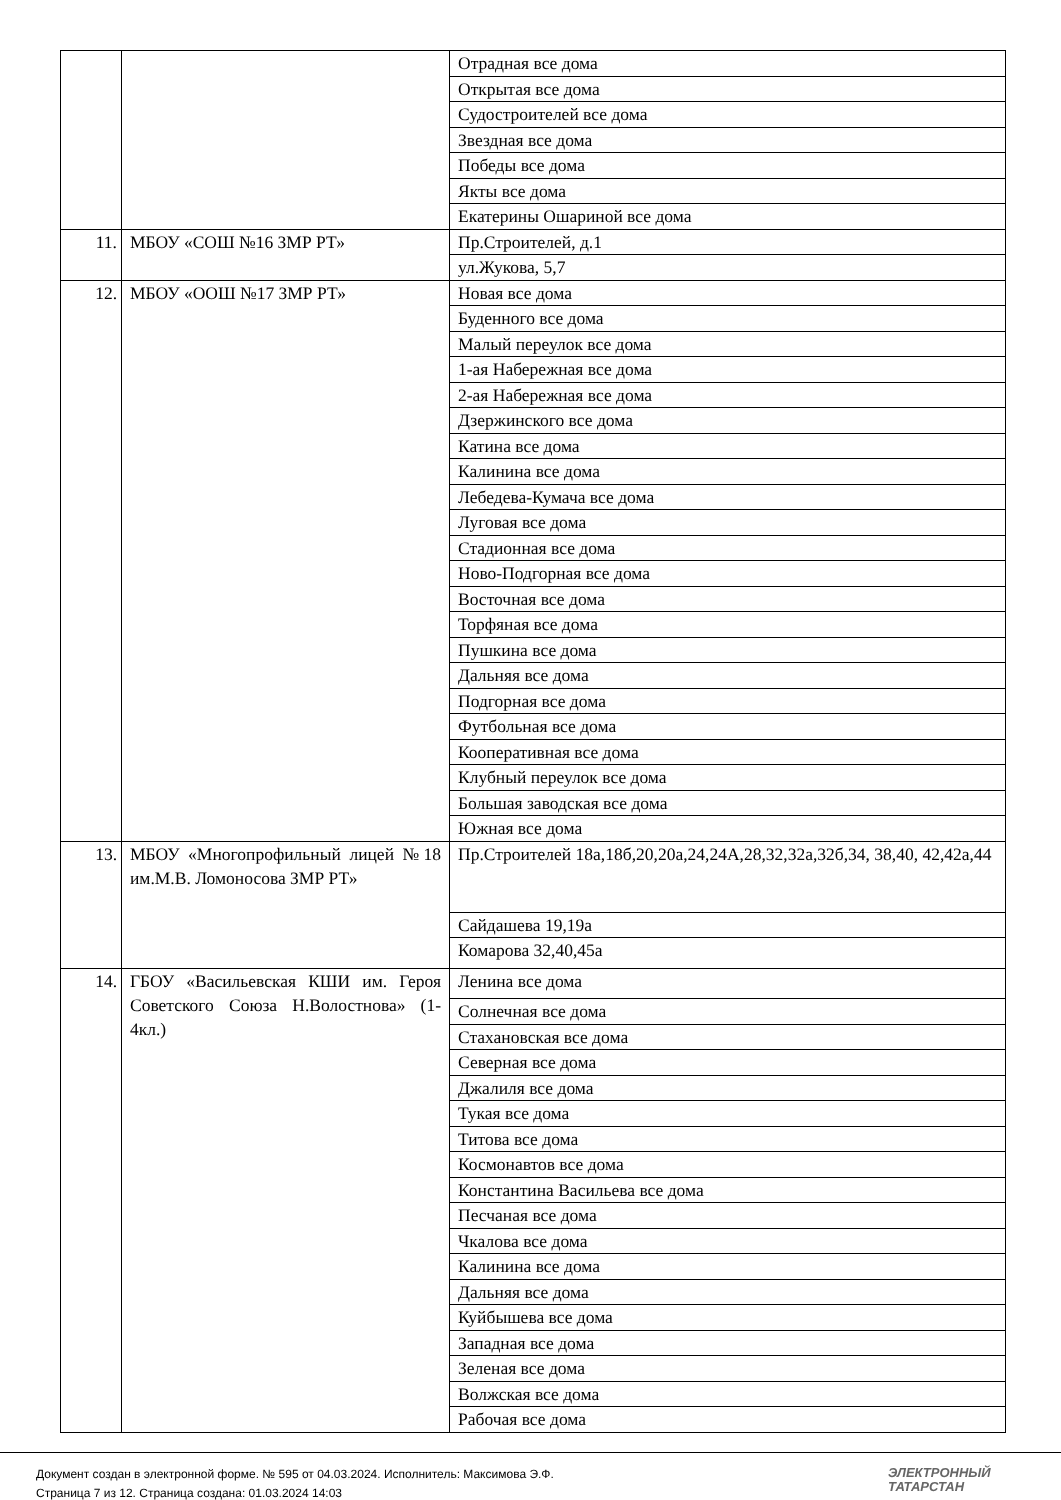| | | Отрадная все дома |
| | | Открытая все дома |
| | | Судостроителей все дома |
| | | Звездная все дома |
| | | Победы все дома |
| | | Якты все дома |
| | | Екатерины Ошариной все дома |
| 11. | МБОУ «СОШ №16 ЗМР РТ» | Пр.Строителей, д.1 |
| | | ул.Жукова, 5,7 |
| 12. | МБОУ «ООШ №17 ЗМР РТ» | Новая все дома |
| | | Буденного все дома |
| | | Малый переулок все дома |
| | | 1-ая Набережная все дома |
| | | 2-ая Набережная все дома |
| | | Дзержинского все дома |
| | | Катина все дома |
| | | Калинина все дома |
| | | Лебедева-Кумача все дома |
| | | Луговая все дома |
| | | Стадионная все дома |
| | | Ново-Подгорная все дома |
| | | Восточная все дома |
| | | Торфяная все дома |
| | | Пушкина все дома |
| | | Дальняя все дома |
| | | Подгорная все дома |
| | | Футбольная все дома |
| | | Кооперативная все дома |
| | | Клубный переулок все дома |
| | | Большая заводская все дома |
| | | Южная все дома |
| 13. | МБОУ «Многопрофильный лицей №18 им.М.В. Ломоносова ЗМР РТ» | Пр.Строителей 18а,18б,20,20а,24,24А,28,32,32а,32б,34, 38,40, 42,42а,44 |
| | | Сайдашева 19,19а |
| | | Комарова 32,40,45а |
| 14. | ГБОУ «Васильевская КШИ им. Героя Советского Союза Н.Волостнова» (1-4кл.) | Ленина все дома |
| | | Солнечная все дома |
| | | Стахановская все дома |
| | | Северная все дома |
| | | Джалиля все дома |
| | | Тукая все дома |
| | | Титова все дома |
| | | Космонавтов все дома |
| | | Константина Васильева все дома |
| | | Песчаная все дома |
| | | Чкалова все дома |
| | | Калинина все дома |
| | | Дальняя все дома |
| | | Куйбышева все дома |
| | | Западная все дома |
| | | Зеленая все дома |
| | | Волжская все дома |
| | | Рабочая все дома |
Документ создан в электронной форме. № 595 от 04.03.2024. Исполнитель: Максимова Э.Ф.
Страница 7 из 12. Страница создана: 01.03.2024 14:03
ЭЛЕКТРОННЫЙ
ТАТАРСТАН